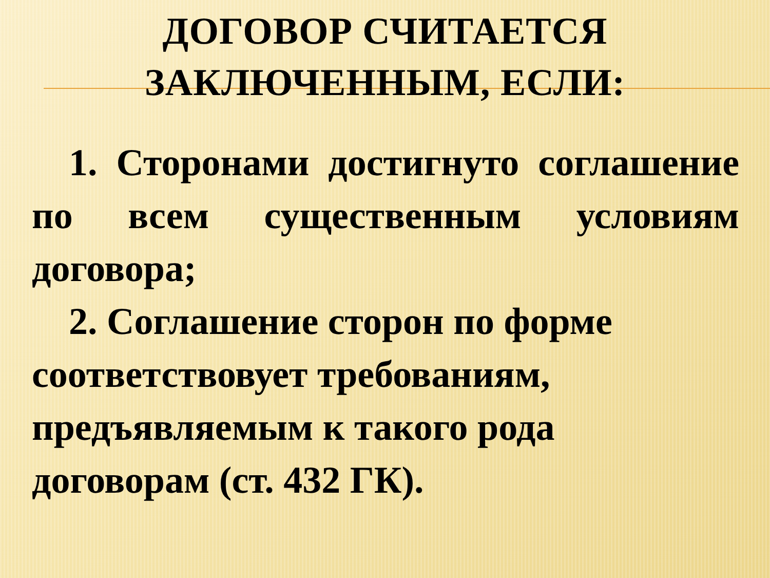ДОГОВОР СЧИТАЕТСЯ
ЗАКЛЮЧЕННЫМ, ЕСЛИ:
1. Сторонами достигнуто соглашение по всем существенным условиям договора;
2. Соглашение сторон по форме соответствовует требованиям, предъявляемым к такого рода договорам (ст. 432 ГК).